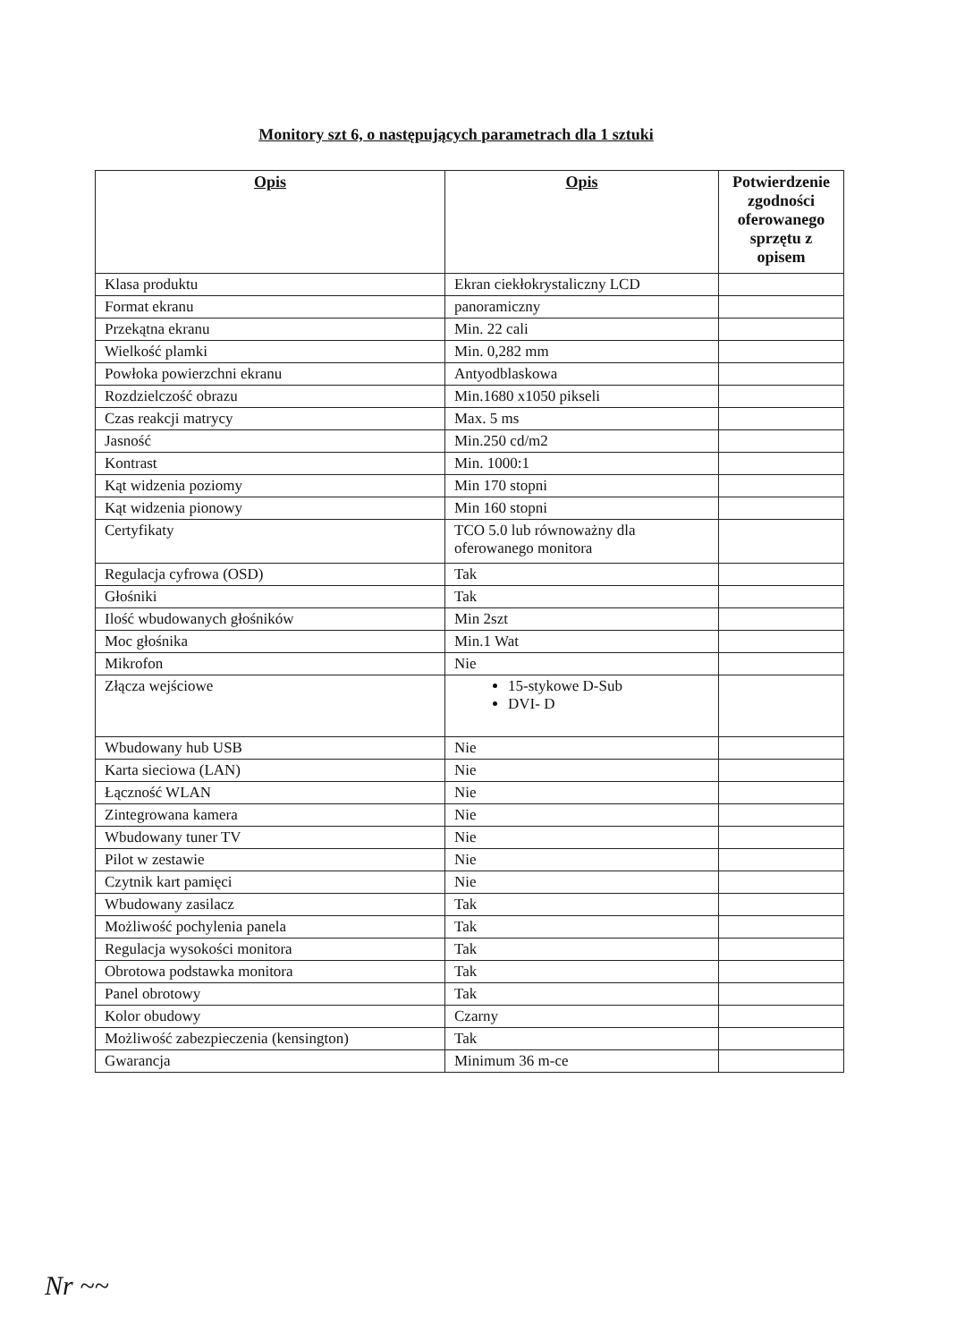Monitory szt 6, o następujących parametrach dla 1 sztuki
| Opis | Opis | Potwierdzenie zgodności oferowanego sprzętu z opisem |
| --- | --- | --- |
| Klasa produktu | Ekran ciekłokrystaliczny LCD | |
| Format ekranu | panoramiczny | |
| Przekątna ekranu | Min. 22 cali | |
| Wielkość plamki | Min. 0,282 mm | |
| Powłoka powierzchni ekranu | Antyodblaskowa | |
| Rozdzielczość obrazu | Min.1680 x1050 pikseli | |
| Czas reakcji matrycy | Max. 5 ms | |
| Jasność | Min.250 cd/m2 | |
| Kontrast | Min. 1000:1 | |
| Kąt widzenia poziomy | Min 170 stopni | |
| Kąt widzenia pionowy | Min 160 stopni | |
| Certyfikaty | TCO 5.0 lub równoważny dla oferowanego monitora | |
| Regulacja cyfrowa (OSD) | Tak | |
| Głośniki | Tak | |
| Ilość wbudowanych głośników | Min 2szt | |
| Moc głośnika | Min.1 Wat | |
| Mikrofon | Nie | |
| Złącza wejściowe | 15-stykowe D-Sub DVI- D | |
| Wbudowany hub USB | Nie | |
| Karta sieciowa (LAN) | Nie | |
| Łączność WLAN | Nie | |
| Zintegrowana kamera | Nie | |
| Wbudowany tuner TV | Nie | |
| Pilot w zestawie | Nie | |
| Czytnik kart pamięci | Nie | |
| Wbudowany zasilacz | Tak | |
| Możliwość pochylenia panela | Tak | |
| Regulacja wysokości monitora | Tak | |
| Obrotowa podstawka monitora | Tak | |
| Panel obrotowy | Tak | |
| Kolor obudowy | Czarny | |
| Możliwość zabezpieczenia (kensington) | Tak | |
| Gwarancja | Minimum 36 m-ce | |
Nr ~~